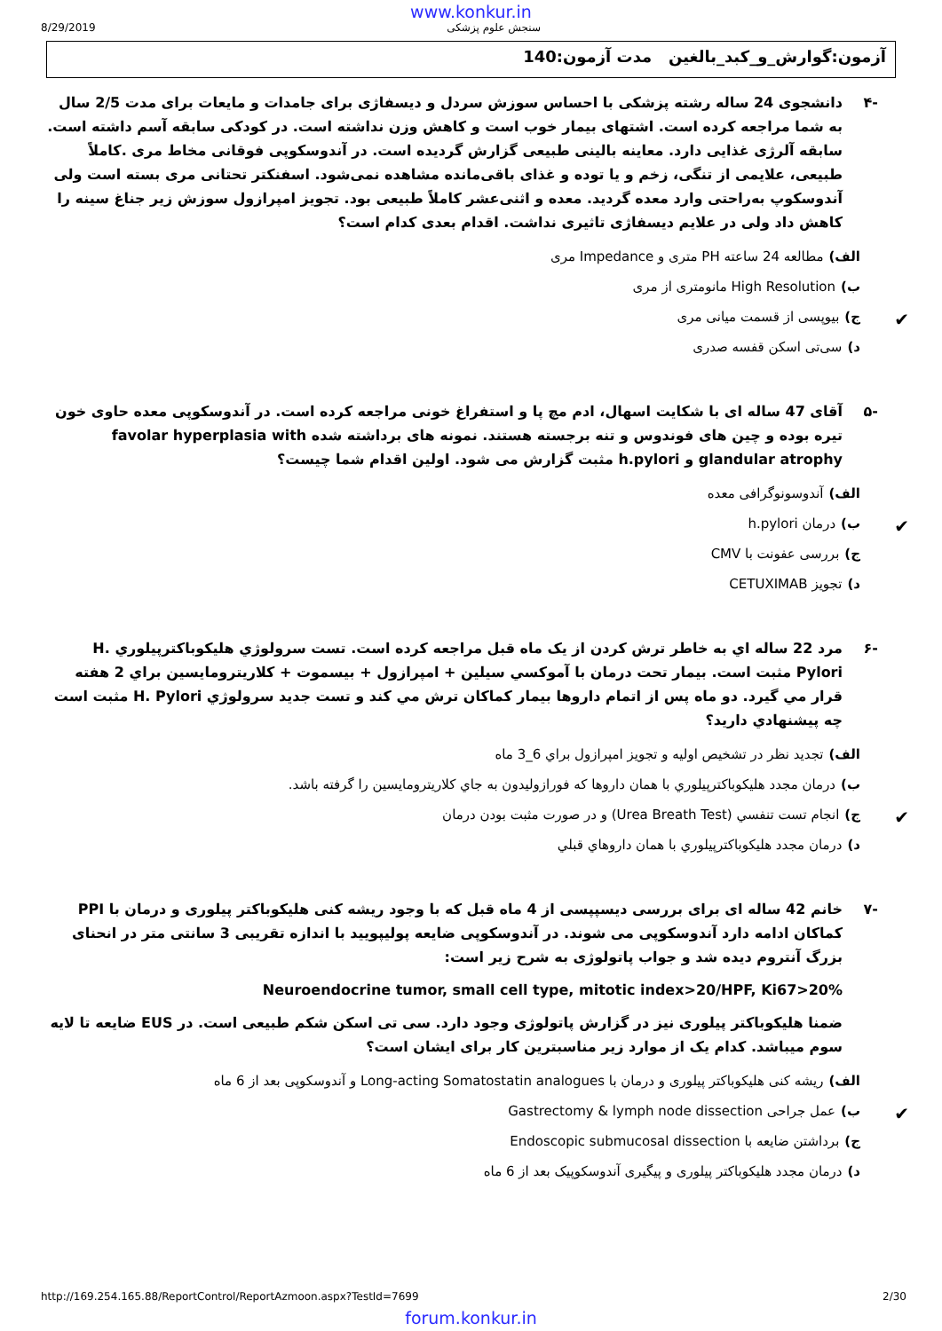www.konkur.in
8/29/2019 سنجش علوم پزشکی
آزمون:گوارش_و_کبد_بالغین مدت آزمون:140
-۴ دانشجوی 24 ساله رشته پزشکی با احساس سوزش سردل و دیسفاژی برای جامدات و مایعات برای مدت 2/5 سال به شما مراجعه کرده است. اشتهای بیمار خوب است و کاهش وزن نداشته است. در کودکی سابقه آسم داشته است. سابقه آلرژی غذایی دارد. معاینه بالینی طبیعی گزارش گردیده است. در آندوسکوپی فوقانی مخاط مری .کاملاً طبیعی، علایمی از تنگی، زخم و یا توده و غذای باقی‌مانده مشاهده نمی‌شود. اسفنکتر تحتانی مری بسته است ولی آندوسکوپ به‌راحتی وارد معده گردید. معده و اثنی‌عشر کاملاً طبیعی بود. تجویز امپرازول سوزش زیر جناغ سینه را کاهش داد ولی در علایم دیسفاژی تاثیری نداشت. اقدام بعدی کدام است؟
الف) مطالعه 24 ساعته PH متری و Impedance مری
ب) High Resolution مانومتری از مری
✔ ج) بیوپسی از قسمت میانی مری
د) سی‌تی اسکن قفسه صدری
-۵ آقای 47 ساله ای با شکایت اسهال، ادم مچ پا و استفراغ خونی مراجعه کرده است. در آندوسکوپی معده حاوی خون تیره بوده و چین های فوندوس و تنه برجسته هستند. نمونه های برداشته شده favolar hyperplasia with glandular atrophy و h.pylori مثبت گزارش می شود. اولین اقدام شما چیست؟
الف) آندوسونوگرافی معده
✔ ب) درمان h.pylori
ج) بررسی عفونت با CMV
د) تجویز CETUXIMAB
-۶ مرد 22 ساله اي به خاطر ترش كردن از يک ماه قبل مراجعه كرده است. تست سرولوژي هليكوباكترپيلوري H. Pylori مثبت است. بيمار تحت درمان با آموكسي سيلين + امپرازول + بيسموت + كلاريترومايسين براي 2 هفته قرار مي گيرد. دو ماه پس از اتمام داروها بيمار كماكان ترش مي كند و تست جديد سرولوژي H. Pylori مثبت است چه پيشنهادي داريد؟
الف) تجديد نظر در تشخيص اوليه و تجويز امپرازول براي 6_3 ماه
ب) درمان مجدد هليكوباكترپيلوري با همان داروها كه فورازوليدون به جاي كلاريترومايسين را گرفته باشد.
✔ ج) انجام تست تنفسي (Urea Breath Test) و در صورت مثبت بودن درمان
د) درمان مجدد هليكوباكترپيلوري با همان داروهاي قبلي
-۷ خانم 42 ساله ای برای بررسی دیسپپسی از 4 ماه قبل که با وجود ریشه کنی هلیکوباکتر پیلوری و درمان با PPI کماکان ادامه دارد آندوسکوپی می شوند. در آندوسکوپی ضایعه پولیپویید با اندازه تقریبی 3 سانتی متر در انحنای بزرگ آنتروم دیده شد و جواب پاتولوژی به شرح زیر است:
Neuroendocrine tumor, small cell type, mitotic index>20/HPF, Ki67>20%
ضمنا هلیکوباکتر پیلوری نیز در گزارش پاتولوژی وجود دارد. سی تی اسکن شکم طبیعی است. در EUS ضایعه تا لایه سوم میباشد. کدام یک از موارد زیر مناسبترین کار برای ایشان است؟
الف) ریشه کنی هلیکوباکتر پیلوری و درمان با Long-acting Somatostatin analogues و آندوسکوپی بعد از 6 ماه
✔ ب) عمل جراحی Gastrectomy & lymph node dissection
ج) برداشتن ضایعه با Endoscopic submucosal dissection
د) درمان مجدد هلیکوباکتر پیلوری و پیگیری آندوسکوپیک بعد از 6 ماه
http://169.254.165.88/ReportControl/ReportAzmoon.aspx?TestId=7699 2/30
forum.konkur.in